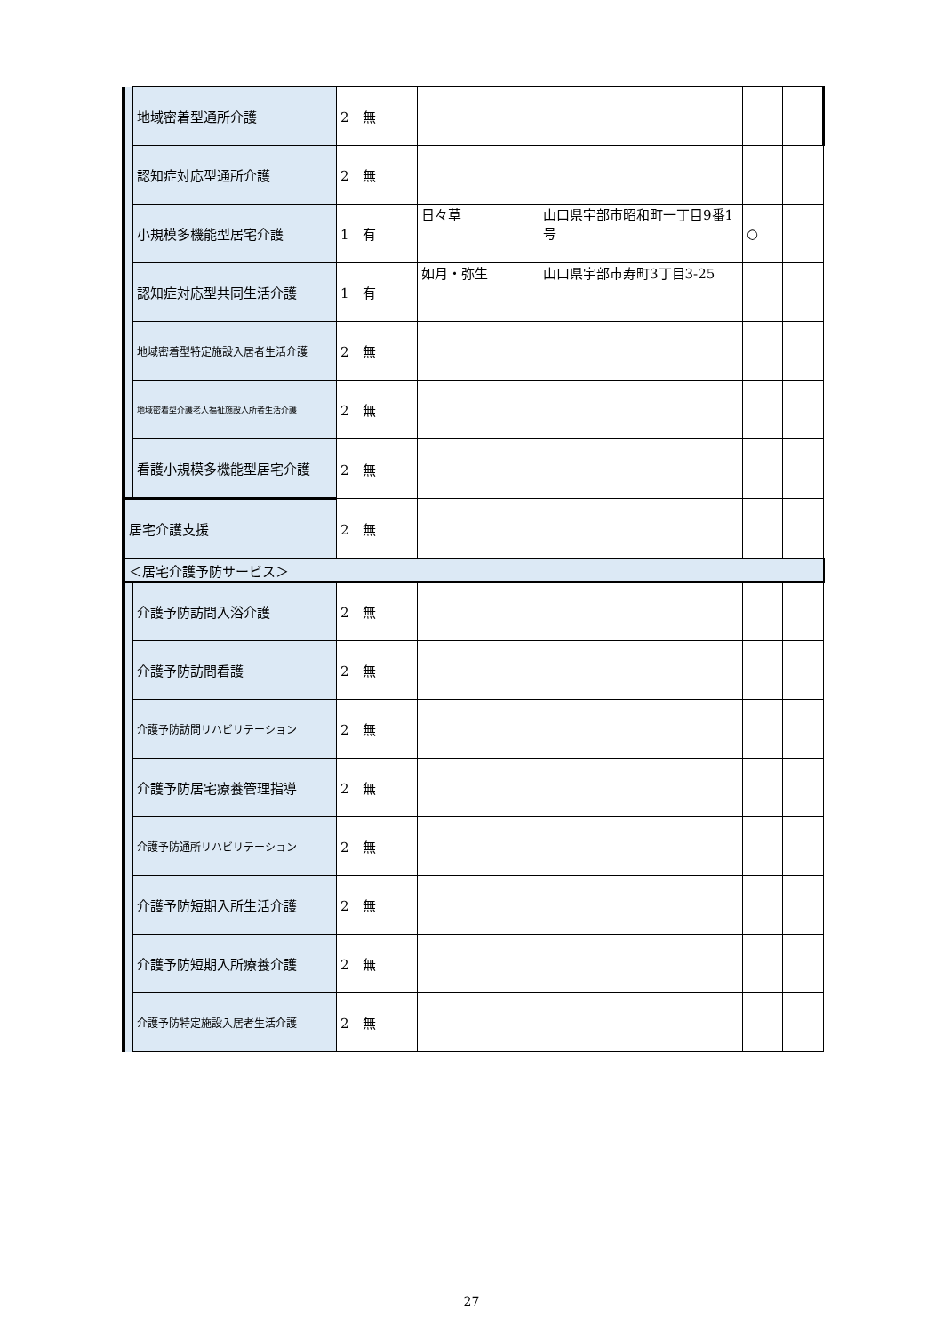| | 地域密着型通所介護 | 2 無 | | | | |
| | 認知症対応型通所介護 | 2 無 | | | | |
| | 小規模多機能型居宅介護 | 1 有 | 日々草 | 山口県宇部市昭和町一丁目9番1号 | ○ | |
| | 認知症対応型共同生活介護 | 1 有 | 如月・弥生 | 山口県宇部市寿町3丁目3-25 | | |
| | 地域密着型特定施設入居者生活介護 | 2 無 | | | | |
| | 地域密着型介護老人福祉施設入所者生活介護 | 2 無 | | | | |
| | 看護小規模多機能型居宅介護 | 2 無 | | | | |
| 居宅介護支援 | | 2 無 | | | | |
| ＜居宅介護予防サービス＞ | | | | | | |
| | 介護予防訪問入浴介護 | 2 無 | | | | |
| | 介護予防訪問看護 | 2 無 | | | | |
| | 介護予防訪問リハビリテーション | 2 無 | | | | |
| | 介護予防居宅療養管理指導 | 2 無 | | | | |
| | 介護予防通所リハビリテーション | 2 無 | | | | |
| | 介護予防短期入所生活介護 | 2 無 | | | | |
| | 介護予防短期入所療養介護 | 2 無 | | | | |
| | 介護予防特定施設入居者生活介護 | 2 無 | | | | |
27